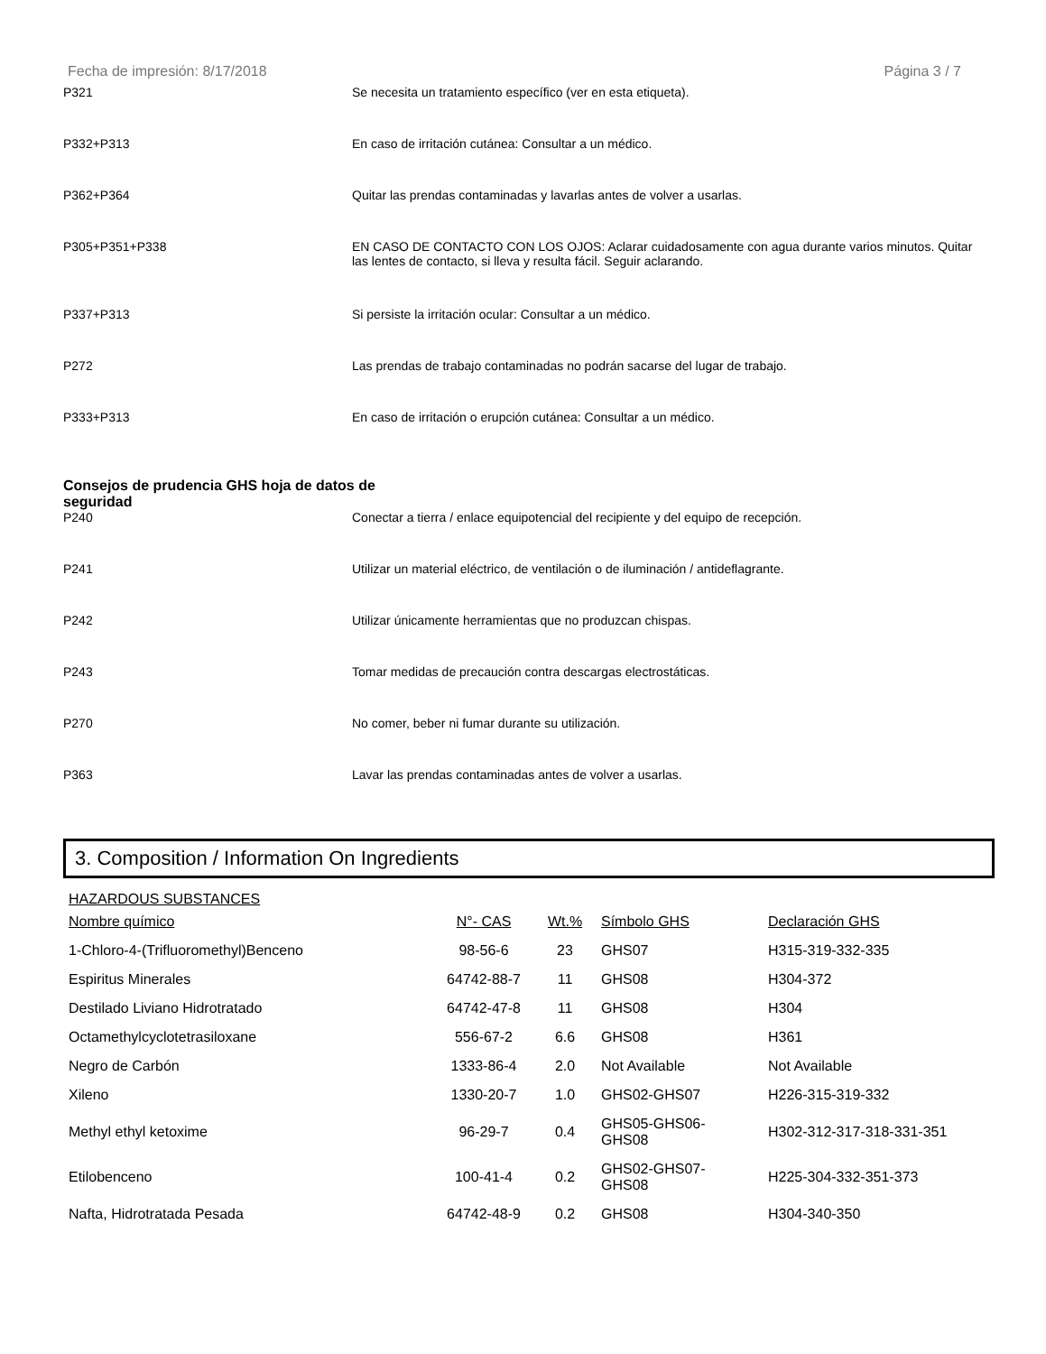Fecha de impresión: 8/17/2018 Página 3 / 7
P321 Se necesita un tratamiento específico (ver en esta etiqueta).
P332+P313 En caso de irritación cutánea: Consultar a un médico.
P362+P364 Quitar las prendas contaminadas y lavarlas antes de volver a usarlas.
P305+P351+P338 EN CASO DE CONTACTO CON LOS OJOS: Aclarar cuidadosamente con agua durante varios minutos. Quitar las lentes de contacto, si lleva y resulta fácil. Seguir aclarando.
P337+P313 Si persiste la irritación ocular: Consultar a un médico.
P272 Las prendas de trabajo contaminadas no podrán sacarse del lugar de trabajo.
P333+P313 En caso de irritación o erupción cutánea: Consultar a un médico.
Consejos de prudencia GHS hoja de datos de seguridad
P240 Conectar a tierra / enlace equipotencial del recipiente y del equipo de recepción.
P241 Utilizar un material eléctrico, de ventilación o de iluminación / antideflagrante.
P242 Utilizar únicamente herramientas que no produzcan chispas.
P243 Tomar medidas de precaución contra descargas electrostáticas.
P270 No comer, beber ni fumar durante su utilización.
P363 Lavar las prendas contaminadas antes de volver a usarlas.
3. Composition / Information On Ingredients
HAZARDOUS SUBSTANCES
| Nombre químico | N°- CAS | Wt.% | Símbolo GHS | Declaración GHS |
| --- | --- | --- | --- | --- |
| 1-Chloro-4-(Trifluoromethyl)Benceno | 98-56-6 | 23 | GHS07 | H315-319-332-335 |
| Espiritus Minerales | 64742-88-7 | 11 | GHS08 | H304-372 |
| Destilado Liviano Hidrotratado | 64742-47-8 | 11 | GHS08 | H304 |
| Octamethylcyclotetrasiloxane | 556-67-2 | 6.6 | GHS08 | H361 |
| Negro de Carbón | 1333-86-4 | 2.0 | Not Available | Not Available |
| Xileno | 1330-20-7 | 1.0 | GHS02-GHS07 | H226-315-319-332 |
| Methyl ethyl ketoxime | 96-29-7 | 0.4 | GHS05-GHS06- GHS08 | H302-312-317-318-331-351 |
| Etilobenceno | 100-41-4 | 0.2 | GHS02-GHS07- GHS08 | H225-304-332-351-373 |
| Nafta, Hidrotratada Pesada | 64742-48-9 | 0.2 | GHS08 | H304-340-350 |